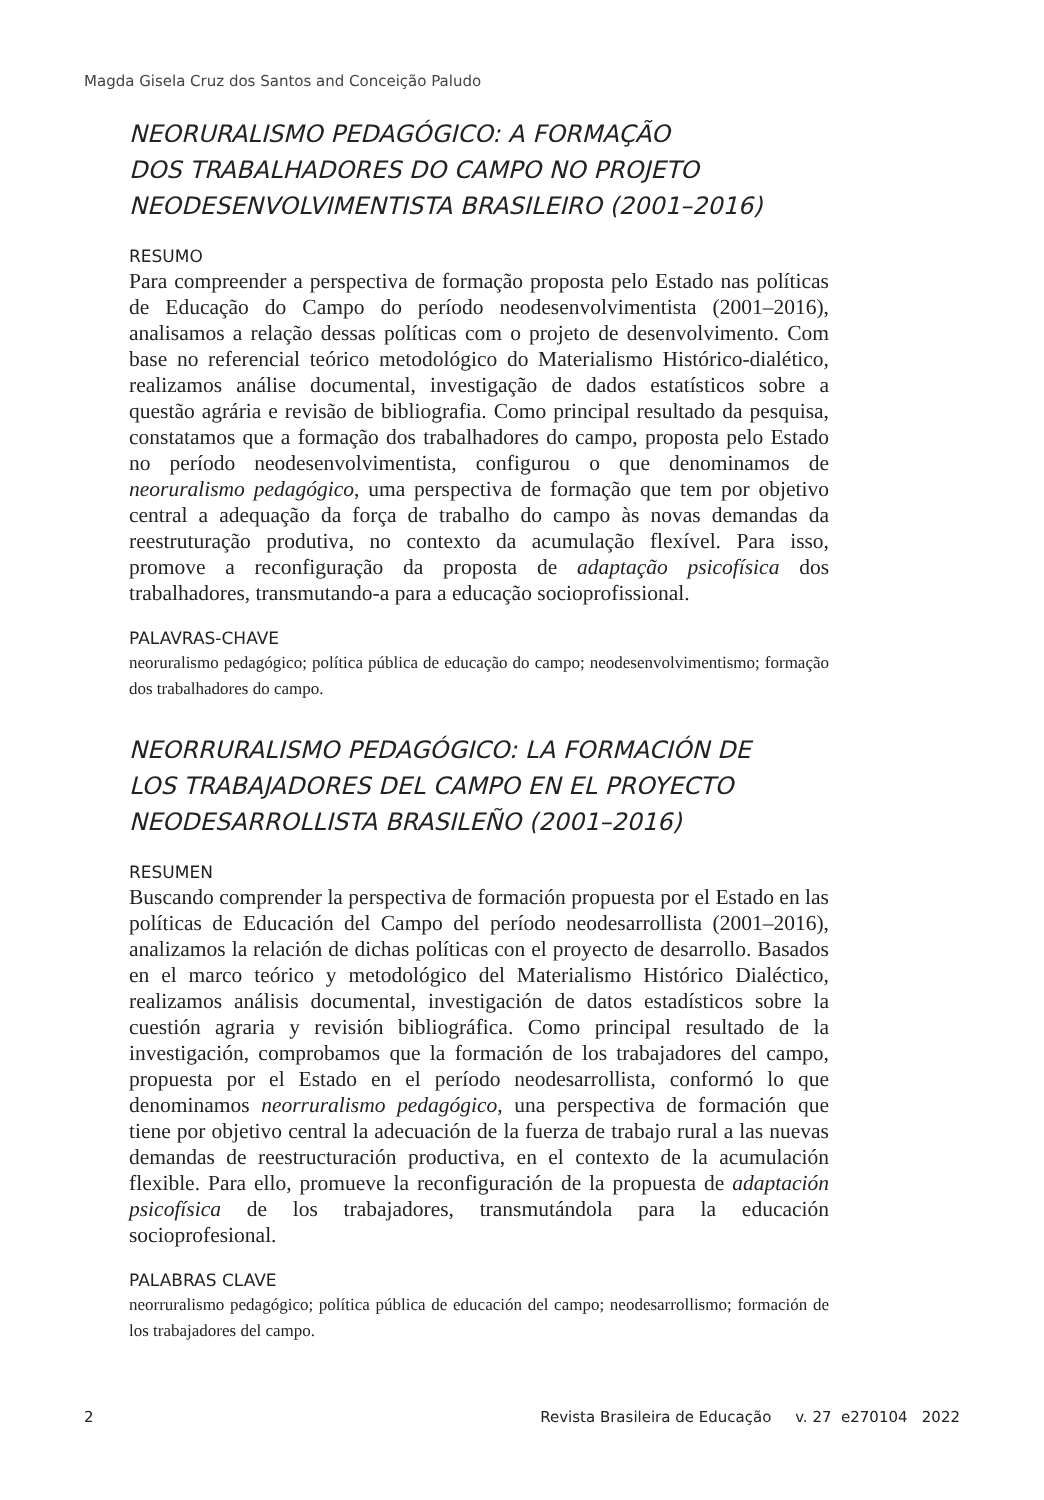Magda Gisela Cruz dos Santos and Conceição Paludo
NEORURALISMO PEDAGÓGICO: A FORMAÇÃO
DOS TRABALHADORES DO CAMPO NO PROJETO
NEODESENVOLVIMENTISTA BRASILEIRO (2001–2016)
RESUMO
Para compreender a perspectiva de formação proposta pelo Estado nas políticas de Educação do Campo do período neodesenvolvimentista (2001–2016), analisamos a relação dessas políticas com o projeto de desenvolvimento. Com base no referencial teórico metodológico do Materialismo Histórico-dialético, realizamos análise documental, investigação de dados estatísticos sobre a questão agrária e revisão de bibliografia. Como principal resultado da pesquisa, constatamos que a formação dos trabalhadores do campo, proposta pelo Estado no período neodesenvolvimentista, configurou o que denominamos de neoruralismo pedagógico, uma perspectiva de formação que tem por objetivo central a adequação da força de trabalho do campo às novas demandas da reestruturação produtiva, no contexto da acumulação flexível. Para isso, promove a reconfiguração da proposta de adaptação psicofísica dos trabalhadores, transmutando-a para a educação socioprofissional.
PALAVRAS-CHAVE
neoruralismo pedagógico; política pública de educação do campo; neodesenvolvimentismo; formação dos trabalhadores do campo.
NEORRURALISMO PEDAGÓGICO: LA FORMACIÓN DE
LOS TRABAJADORES DEL CAMPO EN EL PROYECTO
NEODESARROLLISTA BRASILEÑO (2001–2016)
RESUMEN
Buscando comprender la perspectiva de formación propuesta por el Estado en las políticas de Educación del Campo del período neodesarrollista (2001–2016), analizamos la relación de dichas políticas con el proyecto de desarrollo. Basados en el marco teórico y metodológico del Materialismo Histórico Dialéctico, realizamos análisis documental, investigación de datos estadísticos sobre la cuestión agraria y revisión bibliográfica. Como principal resultado de la investigación, comprobamos que la formación de los trabajadores del campo, propuesta por el Estado en el período neodesarrollista, conformó lo que denominamos neorruralismo pedagógico, una perspectiva de formación que tiene por objetivo central la adecuación de la fuerza de trabajo rural a las nuevas demandas de reestructuración productiva, en el contexto de la acumulación flexible. Para ello, promueve la reconfiguración de la propuesta de adaptación psicofísica de los trabajadores, transmutándola para la educación socioprofesional.
PALABRAS CLAVE
neorruralismo pedagógico; política pública de educación del campo; neodesarrollismo; formación de los trabajadores del campo.
2 Revista Brasileira de Educação v. 27 e270104 2022